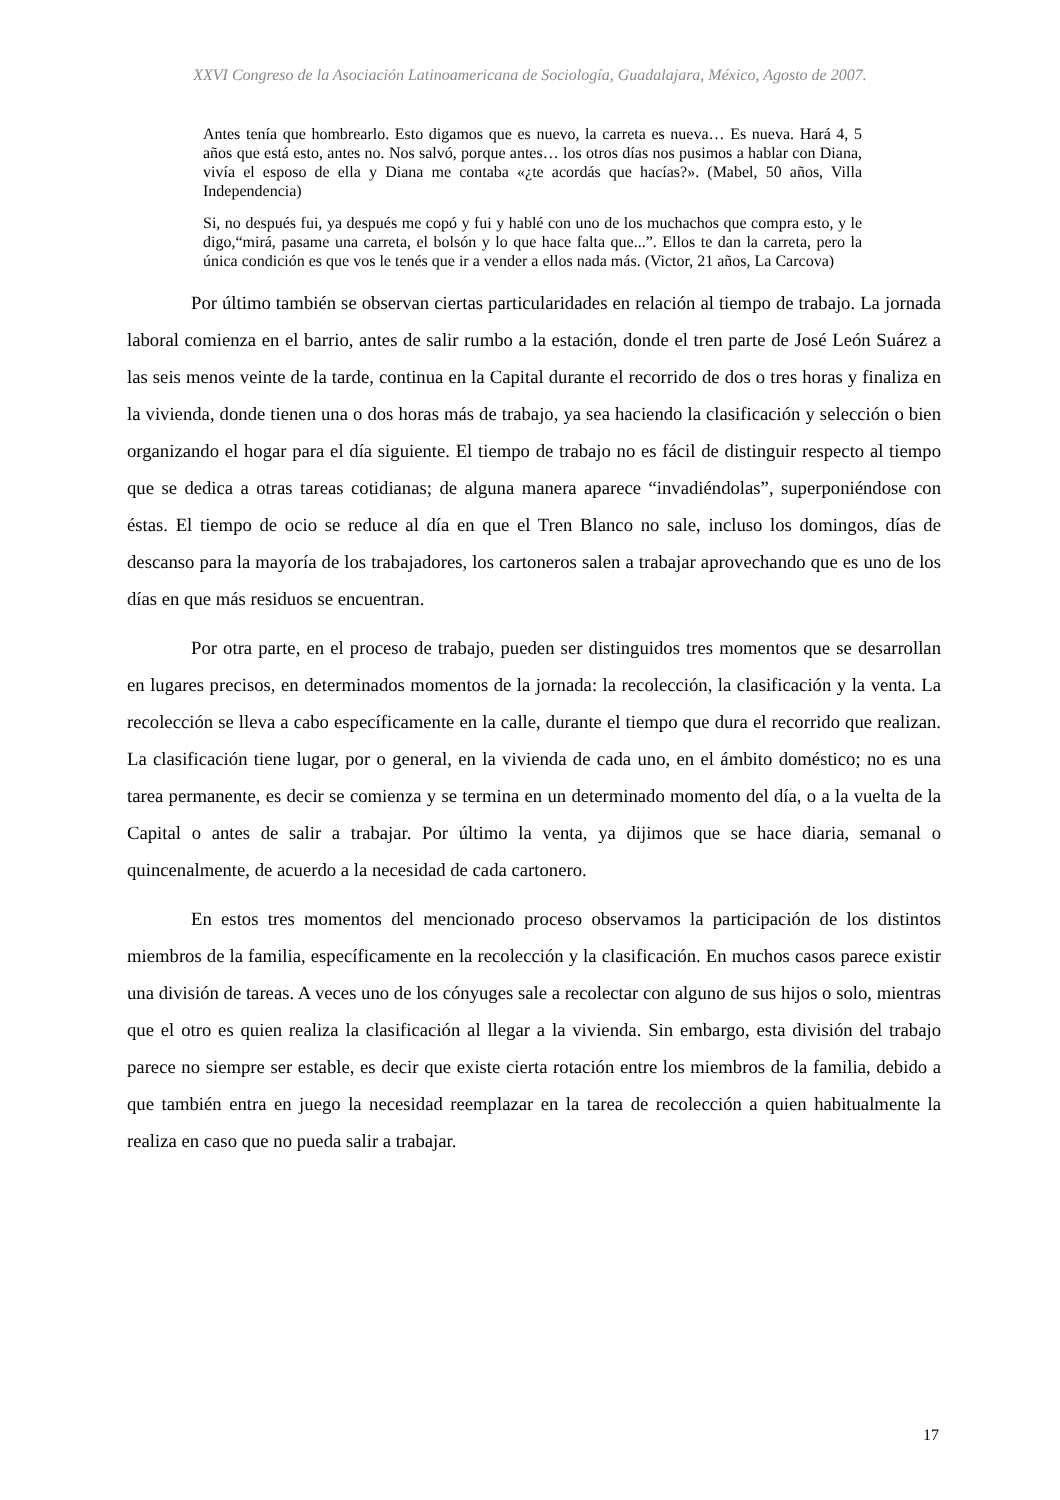XXVI Congreso de la Asociación Latinoamericana de Sociología, Guadalajara, México, Agosto de 2007.
Antes tenía que hombrearlo. Esto digamos que es nuevo, la carreta es nueva… Es nueva. Hará 4, 5 años que está esto, antes no. Nos salvó, porque antes… los otros días nos pusimos a hablar con Diana, vivía el esposo de ella y Diana me contaba «¿te acordás que hacías?». (Mabel, 50 años, Villa Independencia)
Si, no después fui, ya después me copó y fui y hablé con uno de los muchachos que compra esto, y le digo,“mirá, pasame una carreta, el bolsón y lo que hace falta que...”. Ellos te dan la carreta, pero la única condición es que vos le tenés que ir a vender a ellos nada más. (Victor, 21 años, La Carcova)
Por último también se observan ciertas particularidades en relación al tiempo de trabajo. La jornada laboral comienza en el barrio, antes de salir rumbo a la estación, donde el tren parte de José León Suárez a las seis menos veinte de la tarde, continua en la Capital durante el recorrido de dos o tres horas y finaliza en la vivienda, donde tienen una o dos horas más de trabajo, ya sea haciendo la clasificación y selección o bien organizando el hogar para el día siguiente. El tiempo de trabajo no es fácil de distinguir respecto al tiempo que se dedica a otras tareas cotidianas; de alguna manera aparece “invadiéndolas”, superponiéndose con éstas. El tiempo de ocio se reduce al día en que el Tren Blanco no sale, incluso los domingos, días de descanso para la mayoría de los trabajadores, los cartoneros salen a trabajar aprovechando que es uno de los días en que más residuos se encuentran.
Por otra parte, en el proceso de trabajo, pueden ser distinguidos tres momentos que se desarrollan en lugares precisos, en determinados momentos de la jornada: la recolección, la clasificación y la venta. La recolección se lleva a cabo específicamente en la calle, durante el tiempo que dura el recorrido que realizan. La clasificación tiene lugar, por o general, en la vivienda de cada uno, en el ámbito doméstico; no es una tarea permanente, es decir se comienza y se termina en un determinado momento del día, o a la vuelta de la Capital o antes de salir a trabajar. Por último la venta, ya dijimos que se hace diaria, semanal o quincenalmente, de acuerdo a la necesidad de cada cartonero.
En estos tres momentos del mencionado proceso observamos la participación de los distintos miembros de la familia, específicamente en la recolección y la clasificación. En muchos casos parece existir una división de tareas. A veces uno de los cónyuges sale a recolectar con alguno de sus hijos o solo, mientras que el otro es quien realiza la clasificación al llegar a la vivienda. Sin embargo, esta división del trabajo parece no siempre ser estable, es decir que existe cierta rotación entre los miembros de la familia, debido a que también entra en juego la necesidad reemplazar en la tarea de recolección a quien habitualmente la realiza en caso que no pueda salir a trabajar.
17